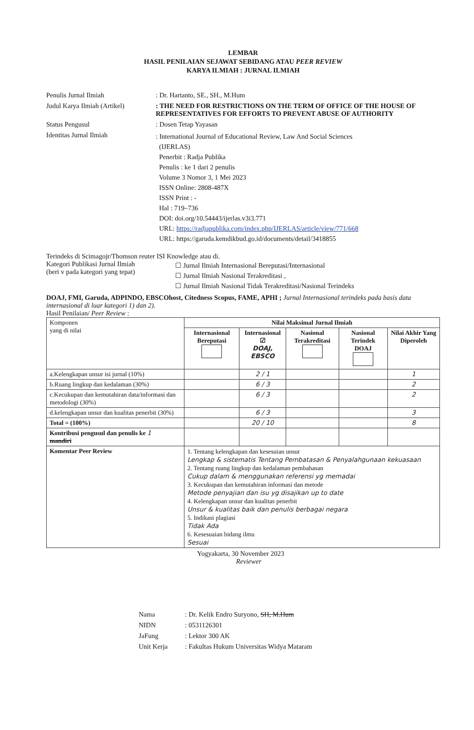LEMBAR
HASIL PENILAIAN SEJAWAT SEBIDANG ATAU PEER REVIEW
KARYA ILMIAH : JURNAL ILMIAH
Penulis Jurnal Ilmiah : Dr. Hartanto, SE., SH., M.Hum
Judul Karya Ilmiah (Artikel)
: THE NEED FOR RESTRICTIONS ON THE TERM OF OFFICE OF THE HOUSE OF REPRESENTATIVES FOR EFFORTS TO PREVENT ABUSE OF AUTHORITY
Status Pengusul : Dosen Tetap Yayasan
Identitas Jurnal Ilmiah
: International Journal of Educational Review, Law And Social Sciences
(IJERLAS)
Penerbit : Radja Publika
Penulis : ke 1 dari 2 penulis
Volume 3 Nomor 3, 1 Mei 2023
ISSN Online: 2808-487X
ISSN Print : -
Hal : 719–736
DOI: doi.org/10.54443/ijerlas.v3i3.771
URL: https://radjapublika.com/index.php/IJERLAS/article/view/771/668
URL: https://garuda.kemdikbud.go.id/documents/detail/3418855
Terindeks di Scimagojr/Thomson reuter ISI Knowledge atau di.
Kategori Publikasi Jurnal Ilmiah
(beri v pada kategori yang tepat)
☐ Jurnal Ilmiah Internasional Bereputasi/Internasional
☐ Jurnal Ilmiah Nasional Terakreditasi ,
☐ Jurnal Ilmiah Nasional Tidak Terakreditasi/Nasional Terindeks
DOAJ, FMI, Garuda, ADPINDO, EBSCOhost, Citedness Scopus, FAME, APHI ; Jurnal Internasional terindeks pada basis data internasional di luar kategori 1) dan 2).
Hasil Penilaian/ Peer Review :
| Komponen yang di nilai | Nilai Maksimal Jurnal Ilmiah | | | | |
| | Internasional Bereputasi | Internasional ☑ DOAJ, EBSCO | Nasional Terakreditasi | Nasional Terindek DOAJ | Nilai Akhir Yang Diperoleh |
| a.Kelengkapan unsur isi jurnal (10%) | | 2 / 1 | | | 1 |
| b.Ruang lingkup dan kedalaman (30%) | | 6 / 3 | | | 2 |
| c.Kecukupan dan kemutahiran data/informasi dan metodologi (30%) | | 6 / 3 | | | 2 |
| d.kelengkapan unsur dan kualitas penerbit (30%) | | 6 / 3 | | | 3 |
| Total = (100%) | | 20 / 10 | | | 8 |
| Kontribusi pengusul dan penulis ke 1 mandiri | | | | | |
| Komentar Peer Review | 1. Tentang kelengkapan dan kesesuian unsur Lengkap & sistematis Tentang Pembatasan & Penyalahgunaan kekuasaan 2. Tentang ruang lingkup dan kedalaman pembahasan Cukup dalam & menggunakan referensi yg memadai 3. Kecukupan dan kemutahiran informasi dan metode Metode penyajian dan isu yg disajikan up to date 4. Kelengkapan unsur dan kualitas penerbit Unsur & kualitas baik dan penulis berbagai negara 5. Indikasi plagiasi Tidak Ada 6. Kesesuaian bidang ilmu Sesuai | | | | |
Yogyakarta, 30 November 2023
Reviewer
Nama : Dr. Kelik Endro Suryono, SH, M.Hum
NIDN : 0531126301
JaFung : Lektor 300 AK
Unit Kerja : Fakultas Hukum Universitas Widya Mataram